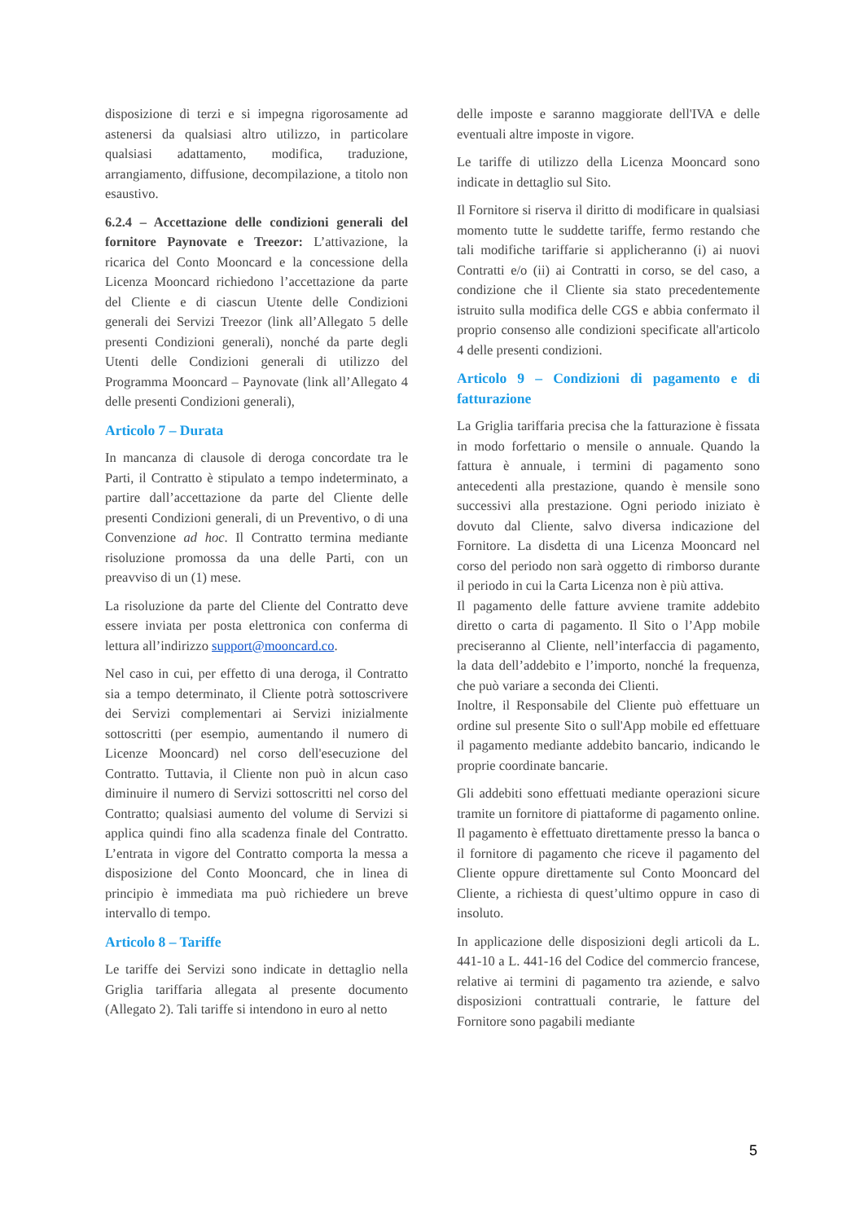disposizione di terzi e si impegna rigorosamente ad astenersi da qualsiasi altro utilizzo, in particolare qualsiasi adattamento, modifica, traduzione, arrangiamento, diffusione, decompilazione, a titolo non esaustivo.
6.2.4 – Accettazione delle condizioni generali del fornitore Paynovate e Treezor: L’attivazione, la ricarica del Conto Mooncard e la concessione della Licenza Mooncard richiedono l’accettazione da parte del Cliente e di ciascun Utente delle Condizioni generali dei Servizi Treezor (link all’Allegato 5 delle presenti Condizioni generali), nonché da parte degli Utenti delle Condizioni generali di utilizzo del Programma Mooncard – Paynovate (link all’Allegato 4 delle presenti Condizioni generali),
Articolo 7 – Durata
In mancanza di clausole di deroga concordate tra le Parti, il Contratto è stipulato a tempo indeterminato, a partire dall’accettazione da parte del Cliente delle presenti Condizioni generali, di un Preventivo, o di una Convenzione ad hoc. Il Contratto termina mediante risoluzione promossa da una delle Parti, con un preavviso di un (1) mese.
La risoluzione da parte del Cliente del Contratto deve essere inviata per posta elettronica con conferma di lettura all’indirizzo support@mooncard.co.
Nel caso in cui, per effetto di una deroga, il Contratto sia a tempo determinato, il Cliente potrà sottoscrivere dei Servizi complementari ai Servizi inizialmente sottoscritti (per esempio, aumentando il numero di Licenze Mooncard) nel corso dell'esecuzione del Contratto. Tuttavia, il Cliente non può in alcun caso diminuire il numero di Servizi sottoscritti nel corso del Contratto; qualsiasi aumento del volume di Servizi si applica quindi fino alla scadenza finale del Contratto. L’entrata in vigore del Contratto comporta la messa a disposizione del Conto Mooncard, che in linea di principio è immediata ma può richiedere un breve intervallo di tempo.
Articolo 8 – Tariffe
Le tariffe dei Servizi sono indicate in dettaglio nella Griglia tariffaria allegata al presente documento (Allegato 2). Tali tariffe si intendono in euro al netto
delle imposte e saranno maggiorate dell'IVA e delle eventuali altre imposte in vigore.
Le tariffe di utilizzo della Licenza Mooncard sono indicate in dettaglio sul Sito.
Il Fornitore si riserva il diritto di modificare in qualsiasi momento tutte le suddette tariffe, fermo restando che tali modifiche tariffarie si applicheranno (i) ai nuovi Contratti e/o (ii) ai Contratti in corso, se del caso, a condizione che il Cliente sia stato precedentemente istruito sulla modifica delle CGS e abbia confermato il proprio consenso alle condizioni specificate all'articolo 4 delle presenti condizioni.
Articolo 9 – Condizioni di pagamento e di fatturazione
La Griglia tariffaria precisa che la fatturazione è fissata in modo forfettario o mensile o annuale. Quando la fattura è annuale, i termini di pagamento sono antecedenti alla prestazione, quando è mensile sono successivi alla prestazione. Ogni periodo iniziato è dovuto dal Cliente, salvo diversa indicazione del Fornitore. La disdetta di una Licenza Mooncard nel corso del periodo non sarà oggetto di rimborso durante il periodo in cui la Carta Licenza non è più attiva.
Il pagamento delle fatture avviene tramite addebito diretto o carta di pagamento. Il Sito o l’App mobile preciseranno al Cliente, nell’interfaccia di pagamento, la data dell’addebito e l’importo, nonché la frequenza, che può variare a seconda dei Clienti.
Inoltre, il Responsabile del Cliente può effettuare un ordine sul presente Sito o sull'App mobile ed effettuare il pagamento mediante addebito bancario, indicando le proprie coordinate bancarie.
Gli addebiti sono effettuati mediante operazioni sicure tramite un fornitore di piattaforme di pagamento online. Il pagamento è effettuato direttamente presso la banca o il fornitore di pagamento che riceve il pagamento del Cliente oppure direttamente sul Conto Mooncard del Cliente, a richiesta di quest’ultimo oppure in caso di insoluto.
In applicazione delle disposizioni degli articoli da L. 441-10 a L. 441-16 del Codice del commercio francese, relative ai termini di pagamento tra aziende, e salvo disposizioni contrattuali contrarie, le fatture del Fornitore sono pagabili mediante
5